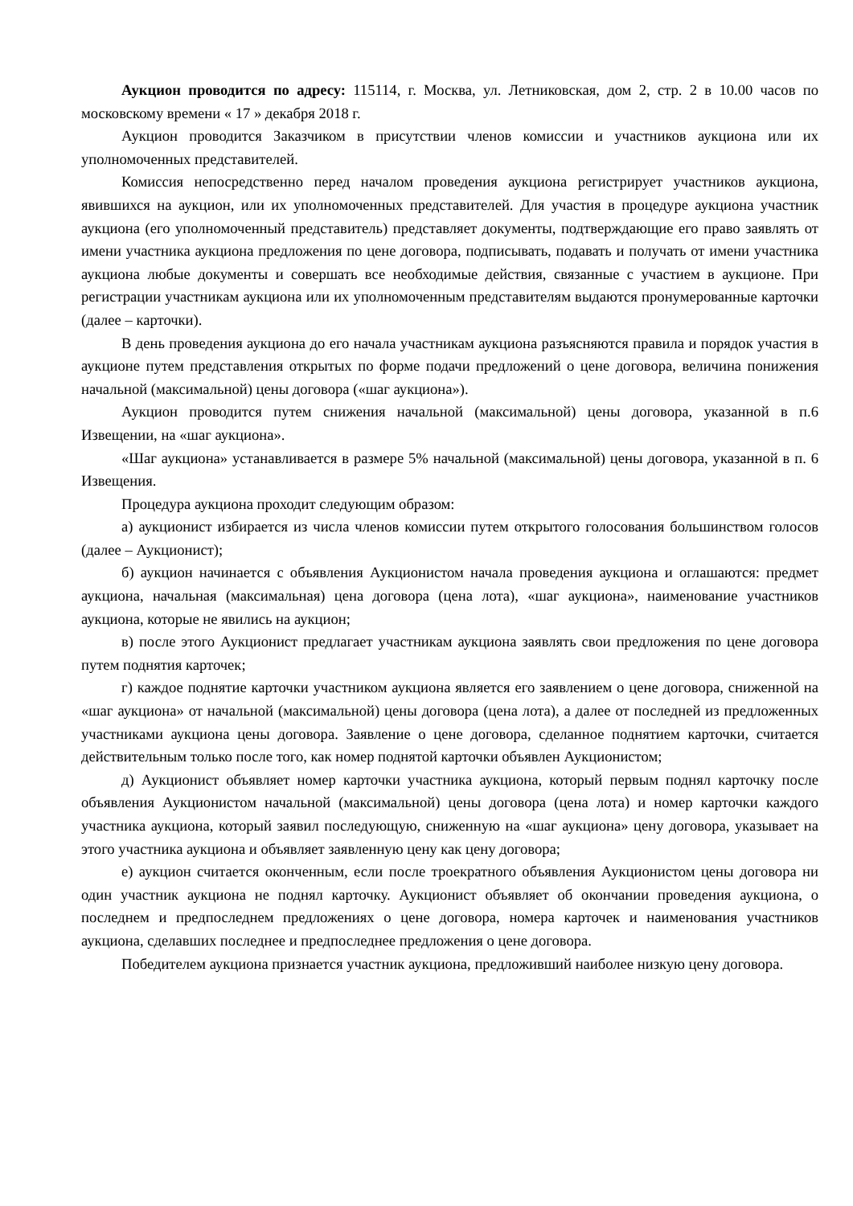Аукцион проводится по адресу: 115114, г. Москва, ул. Летниковская, дом 2, стр. 2 в 10.00 часов по московскому времени « 17 » декабря 2018 г.
Аукцион проводится Заказчиком в присутствии членов комиссии и участников аукциона или их уполномоченных представителей.
Комиссия непосредственно перед началом проведения аукциона регистрирует участников аукциона, явившихся на аукцион, или их уполномоченных представителей. Для участия в процедуре аукциона участник аукциона (его уполномоченный представитель) представляет документы, подтверждающие его право заявлять от имени участника аукциона предложения по цене договора, подписывать, подавать и получать от имени участника аукциона любые документы и совершать все необходимые действия, связанные с участием в аукционе. При регистрации участникам аукциона или их уполномоченным представителям выдаются пронумерованные карточки (далее – карточки).
В день проведения аукциона до его начала участникам аукциона разъясняются правила и порядок участия в аукционе путем представления открытых по форме подачи предложений о цене договора, величина понижения начальной (максимальной) цены договора («шаг аукциона»).
Аукцион проводится путем снижения начальной (максимальной) цены договора, указанной в п.6 Извещении, на «шаг аукциона».
«Шаг аукциона» устанавливается в размере 5% начальной (максимальной) цены договора, указанной в п. 6 Извещения.
Процедура аукциона проходит следующим образом:
а) аукционист избирается из числа членов комиссии путем открытого голосования большинством голосов (далее – Аукционист);
б) аукцион начинается с объявления Аукционистом начала проведения аукциона и оглашаются: предмет аукциона, начальная (максимальная) цена договора (цена лота), «шаг аукциона», наименование участников аукциона, которые не явились на аукцион;
в) после этого Аукционист предлагает участникам аукциона заявлять свои предложения по цене договора путем поднятия карточек;
г) каждое поднятие карточки участником аукциона является его заявлением о цене договора, сниженной на «шаг аукциона» от начальной (максимальной) цены договора (цена лота), а далее от последней из предложенных участниками аукциона цены договора. Заявление о цене договора, сделанное поднятием карточки, считается действительным только после того, как номер поднятой карточки объявлен Аукционистом;
д) Аукционист объявляет номер карточки участника аукциона, который первым поднял карточку после объявления Аукционистом начальной (максимальной) цены договора (цена лота) и номер карточки каждого участника аукциона, который заявил последующую, сниженную на «шаг аукциона» цену договора, указывает на этого участника аукциона и объявляет заявленную цену как цену договора;
е) аукцион считается оконченным, если после троекратного объявления Аукционистом цены договора ни один участник аукциона не поднял карточку. Аукционист объявляет об окончании проведения аукциона, о последнем и предпоследнем предложениях о цене договора, номера карточек и наименования участников аукциона, сделавших последнее и предпоследнее предложения о цене договора.
Победителем аукциона признается участник аукциона, предложивший наиболее низкую цену договора.